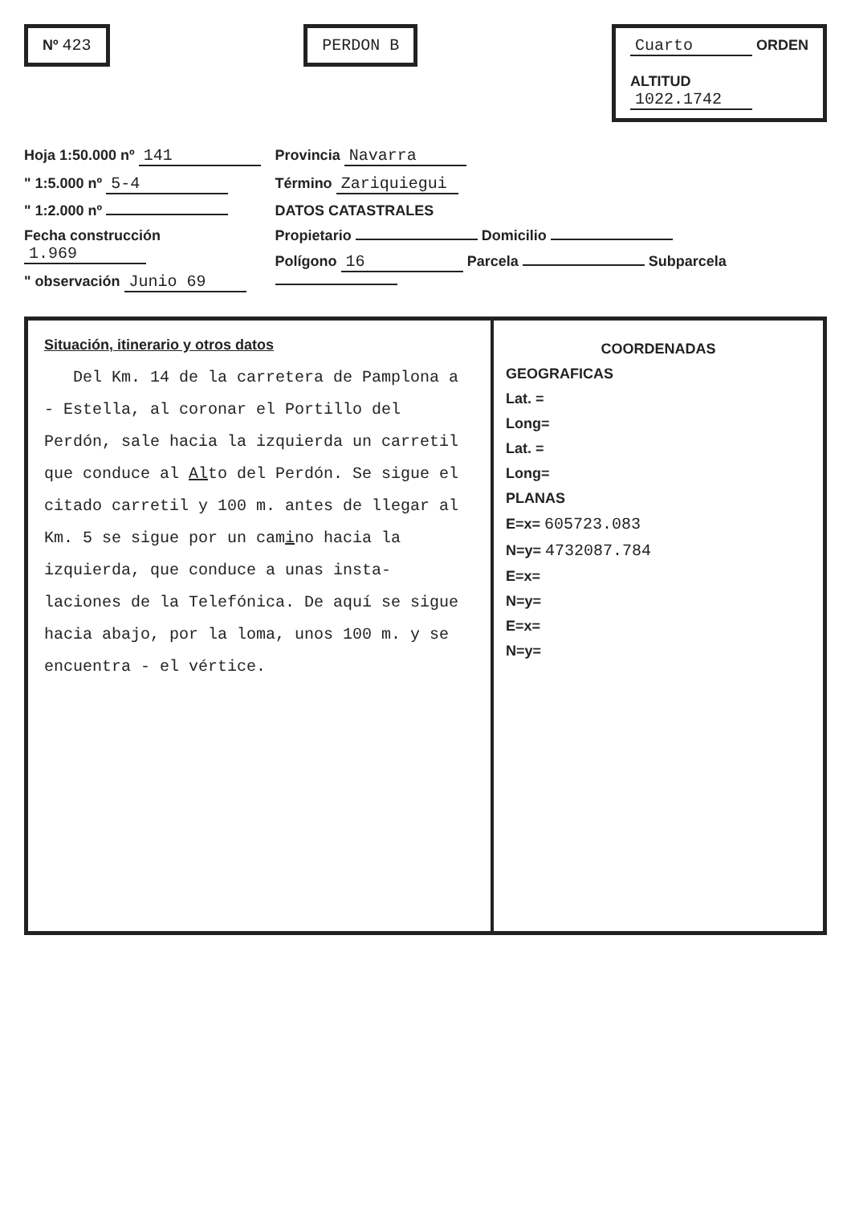Nº 423 PERDON B Cuarto ORDEN
ALTITUD
1022.1742
Hoja 1:50.000 nº 141
" 1:5.000 nº 5-4
" 1:2.000 nº
Fecha construcción 1.969
" observación Junio 69
Provincia Navarra
Término Zariquiegui
DATOS CATASTRALES
Propietario Domicilio
Polígono 16 Parcela Subparcela
Situación, itinerario y otros datos
Del Km. 14 de la carretera de Pamplona a - Estella, al coronar el Portillo del Perdón, sale hacia la izquierda un carretil que conduce al Alto del Perdón. Se sigue el citado carretil y 100 m. antes de llegar al Km. 5 se sigue por un camino hacia la izquierda, que conduce a unas insta- laciones de la Telefónica. De aquí se sigue hacia abajo, por la loma, unos 100 m. y se encuentra - el vértice.
COORDENADAS
GEOGRAFICAS
Lat. =
Long=
Lat. =
Long=
PLANAS
E=x= 605723.083
N=y= 4732087.784
E=x=
N=y=
E=x=
N=y=